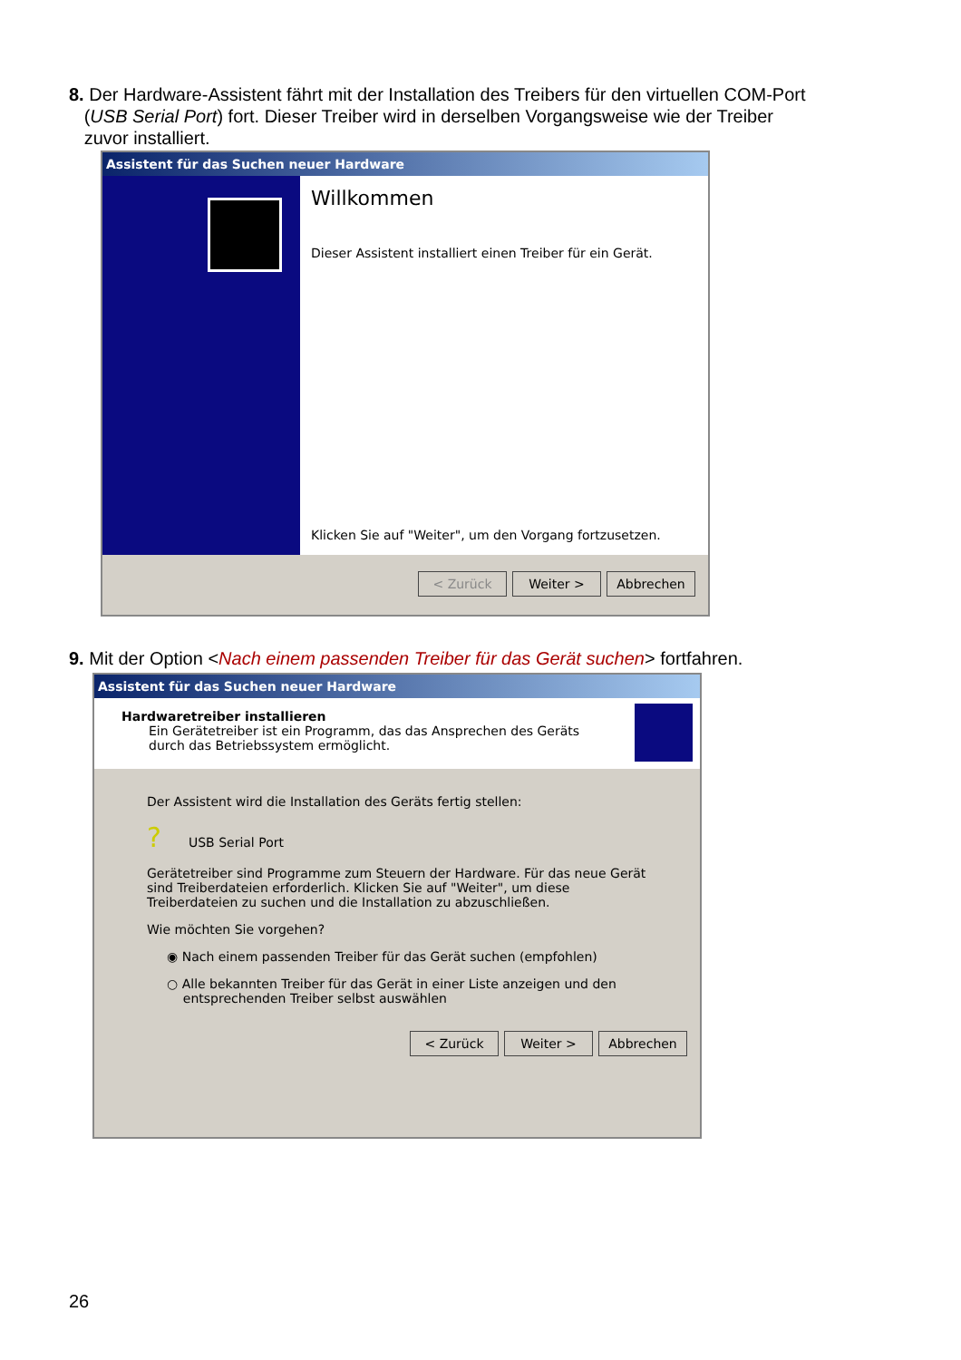8. Der Hardware-Assistent fährt mit der Installation des Treibers für den virtuellen COM-Port
(USB Serial Port) fort. Dieser Treiber wird in derselben Vorgangsweise wie der Treiber
zuvor installiert.
Assistent für das Suchen neuer Hardware
Willkommen
Dieser Assistent installiert einen Treiber für ein Gerät.
Klicken Sie auf "Weiter", um den Vorgang fortzusetzen.
< Zurück Weiter > Abbrechen
9. Mit der Option <Nach einem passenden Treiber für das Gerät suchen> fortfahren.
Assistent für das Suchen neuer Hardware
Hardwaretreiber installieren
Ein Gerätetreiber ist ein Programm, das das Ansprechen des Geräts durch das Betriebssystem ermöglicht.
Der Assistent wird die Installation des Geräts fertig stellen:
? USB Serial Port
Gerätetreiber sind Programme zum Steuern der Hardware. Für das neue Gerät sind Treiberdateien erforderlich. Klicken Sie auf "Weiter", um diese Treiberdateien zu suchen und die Installation zu abzuschließen.
Wie möchten Sie vorgehen?
◉ Nach einem passenden Treiber für das Gerät suchen (empfohlen)
○ Alle bekannten Treiber für das Gerät in einer Liste anzeigen und den
entsprechenden Treiber selbst auswählen
< Zurück Weiter > Abbrechen
26